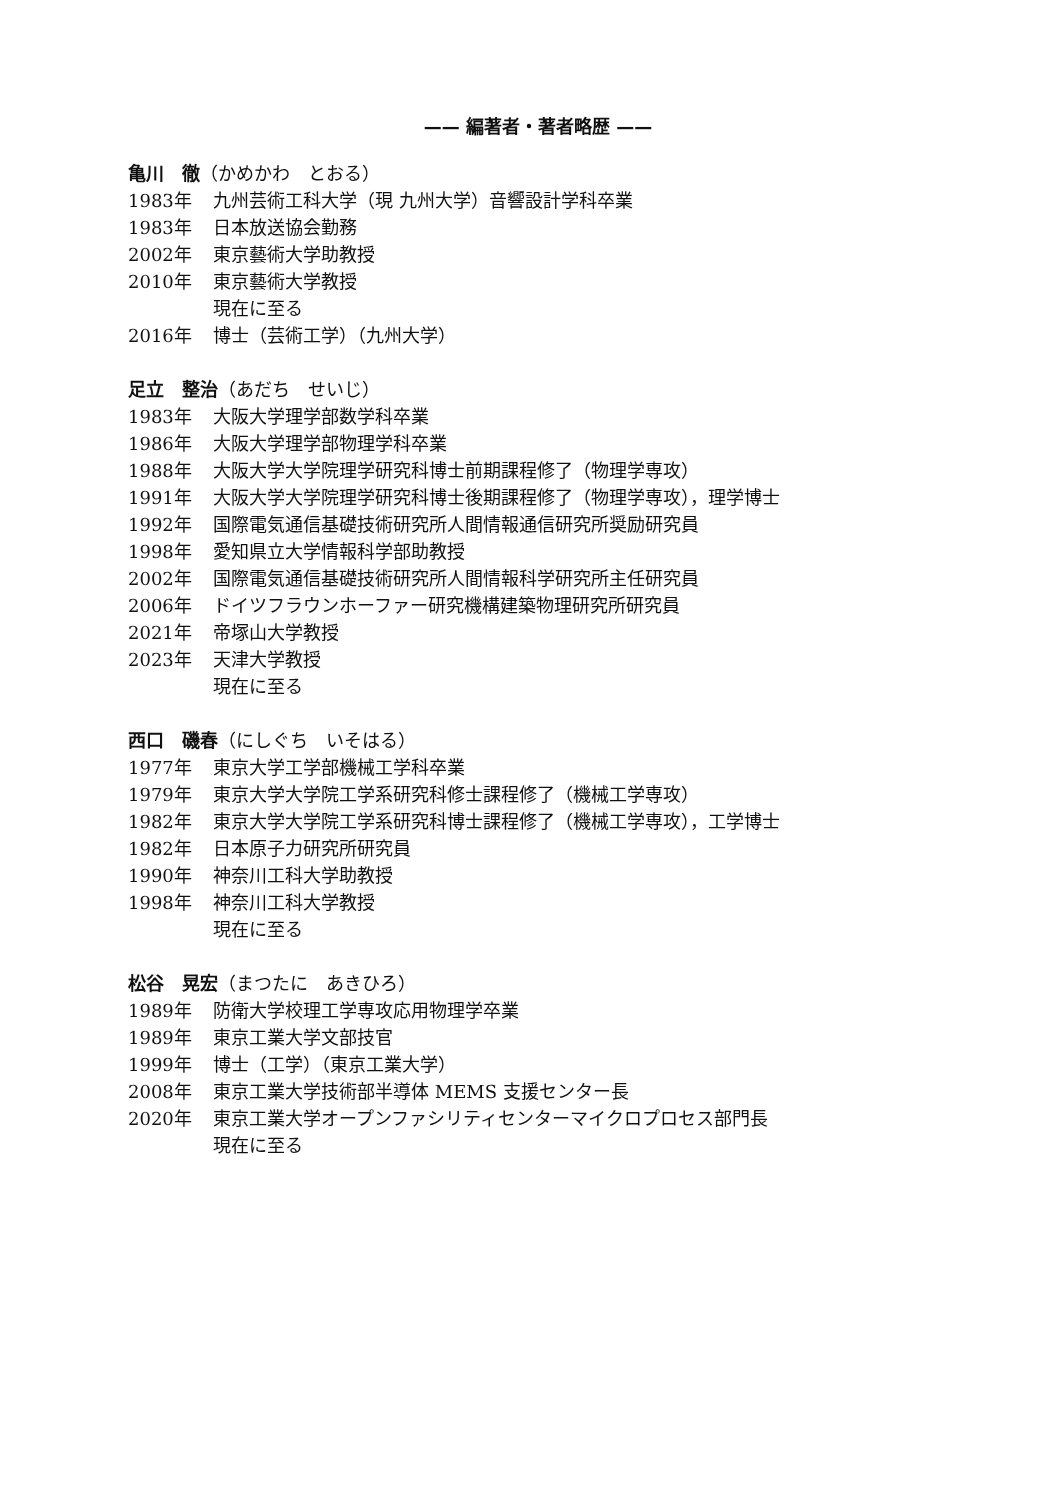—— 編著者・著者略歴 ——
亀川　徹（かめかわ　とおる）
1983年 九州芸術工科大学（現 九州大学）音響設計学科卒業
1983年 日本放送協会勤務
2002年 東京藝術大学助教授
2010年 東京藝術大学教授
現在に至る
2016年 博士（芸術工学）（九州大学）
足立　整治（あだち　せいじ）
1983年 大阪大学理学部数学科卒業
1986年 大阪大学理学部物理学科卒業
1988年 大阪大学大学院理学研究科博士前期課程修了（物理学専攻）
1991年 大阪大学大学院理学研究科博士後期課程修了（物理学専攻），理学博士
1992年 国際電気通信基礎技術研究所人間情報通信研究所奨励研究員
1998年 愛知県立大学情報科学部助教授
2002年 国際電気通信基礎技術研究所人間情報科学研究所主任研究員
2006年 ドイツフラウンホーファー研究機構建築物理研究所研究員
2021年 帝塚山大学教授
2023年 天津大学教授
現在に至る
西口　磯春（にしぐち　いそはる）
1977年 東京大学工学部機械工学科卒業
1979年 東京大学大学院工学系研究科修士課程修了（機械工学専攻）
1982年 東京大学大学院工学系研究科博士課程修了（機械工学専攻），工学博士
1982年 日本原子力研究所研究員
1990年 神奈川工科大学助教授
1998年 神奈川工科大学教授
現在に至る
松谷　晃宏（まつたに　あきひろ）
1989年 防衛大学校理工学専攻応用物理学卒業
1989年 東京工業大学文部技官
1999年 博士（工学）（東京工業大学）
2008年 東京工業大学技術部半導体 MEMS 支援センター長
2020年 東京工業大学オープンファシリティセンターマイクロプロセス部門長
現在に至る